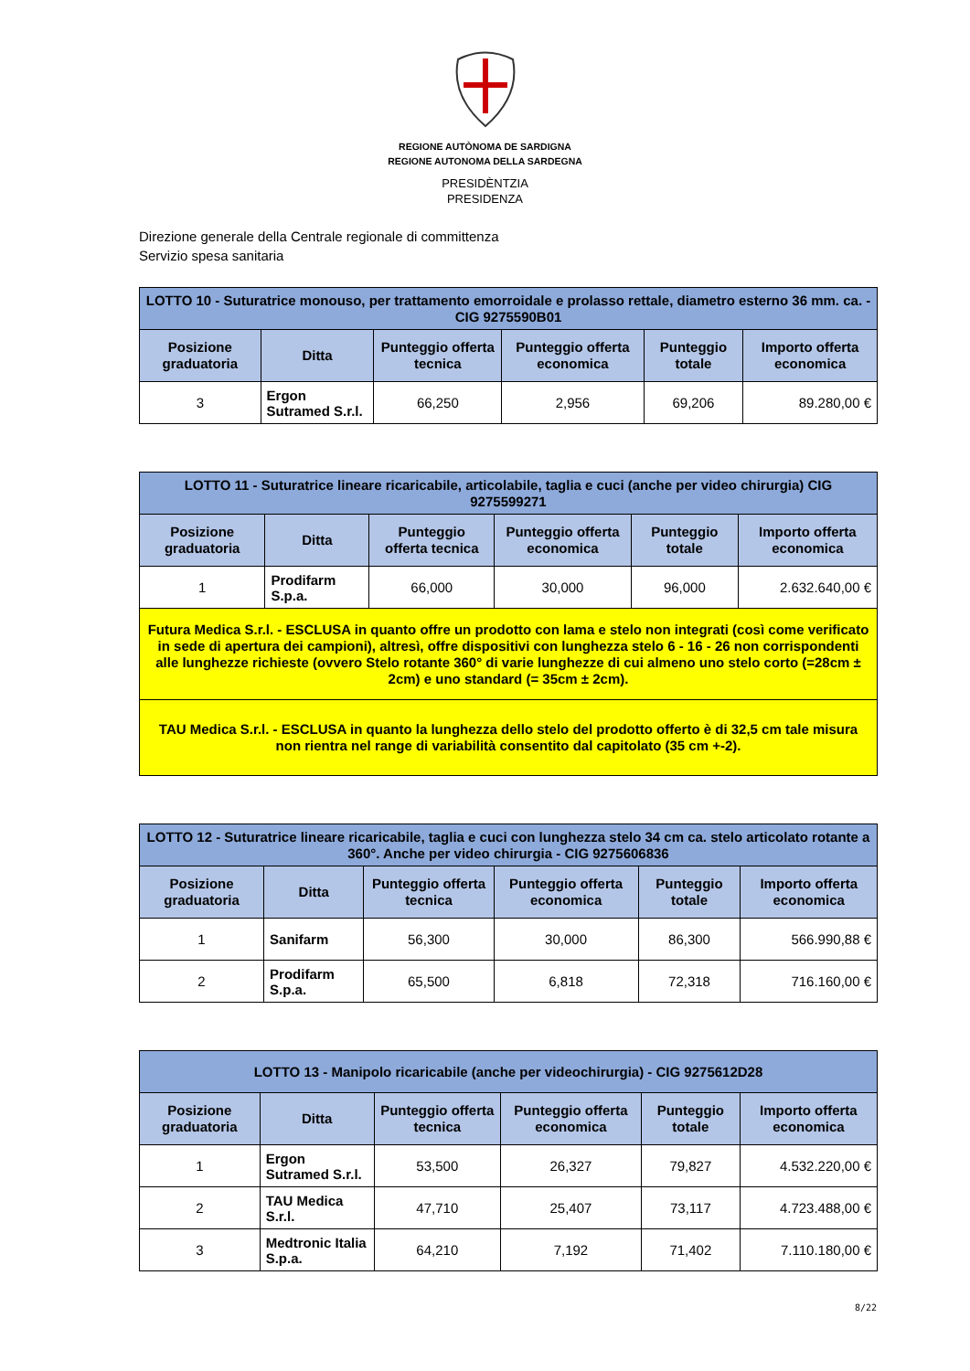REGIONE AUTÒNOMA DE SARDIGNA
REGIONE AUTONOMA DELLA SARDEGNA
PRESIDÈNTZIA
PRESIDENZA
Direzione generale della Centrale regionale di committenza
Servizio spesa sanitaria
| LOTTO 10 - Suturatrice monouso, per trattamento emorroidale e prolasso rettale, diametro esterno 36 mm. ca. - CIG 9275590B01 | | | | | |
| --- | --- | --- | --- | --- | --- |
| Posizione graduatoria | Ditta | Punteggio offerta tecnica | Punteggio offerta economica | Punteggio totale | Importo offerta economica |
| 3 | Ergon Sutramed S.r.l. | 66,250 | 2,956 | 69,206 | 89.280,00 € |
| LOTTO 11 - Suturatrice lineare ricaricabile, articolabile, taglia e cuci (anche per video chirurgia) CIG 9275599271 | | | | | |
| --- | --- | --- | --- | --- | --- |
| Posizione graduatoria | Ditta | Punteggio offerta tecnica | Punteggio offerta economica | Punteggio totale | Importo offerta economica |
| 1 | Prodifarm S.p.a. | 66,000 | 30,000 | 96,000 | 2.632.640,00 € |
| Futura Medica S.r.l. - ESCLUSA in quanto offre un prodotto con lama e stelo non integrati (così come verificato in sede di apertura dei campioni), altresì, offre dispositivi con lunghezza stelo 6 - 16 - 26 non corrispondenti alle lunghezze richieste (ovvero Stelo rotante 360° di varie lunghezze di cui almeno uno stelo corto (=28cm ± 2cm) e uno standard (= 35cm ± 2cm). | | | | | |
| TAU Medica S.r.l. - ESCLUSA in quanto la lunghezza dello stelo del prodotto offerto è di 32,5 cm tale misura non rientra nel range di variabilità consentito dal capitolato (35 cm +-2). | | | | | |
| LOTTO 12 - Suturatrice lineare ricaricabile, taglia e cuci con lunghezza stelo 34 cm ca. stelo articolato rotante a 360°. Anche per video chirurgia - CIG 9275606836 | | | | | |
| --- | --- | --- | --- | --- | --- |
| Posizione graduatoria | Ditta | Punteggio offerta tecnica | Punteggio offerta economica | Punteggio totale | Importo offerta economica |
| 1 | Sanifarm | 56,300 | 30,000 | 86,300 | 566.990,88 € |
| 2 | Prodifarm S.p.a. | 65,500 | 6,818 | 72,318 | 716.160,00 € |
| LOTTO 13 - Manipolo ricaricabile (anche per videochirurgia) - CIG 9275612D28 | | | | | |
| --- | --- | --- | --- | --- | --- |
| Posizione graduatoria | Ditta | Punteggio offerta tecnica | Punteggio offerta economica | Punteggio totale | Importo offerta economica |
| 1 | Ergon Sutramed S.r.l. | 53,500 | 26,327 | 79,827 | 4.532.220,00 € |
| 2 | TAU Medica S.r.l. | 47,710 | 25,407 | 73,117 | 4.723.488,00 € |
| 3 | Medtronic Italia S.p.a. | 64,210 | 7,192 | 71,402 | 7.110.180,00 € |
8/22